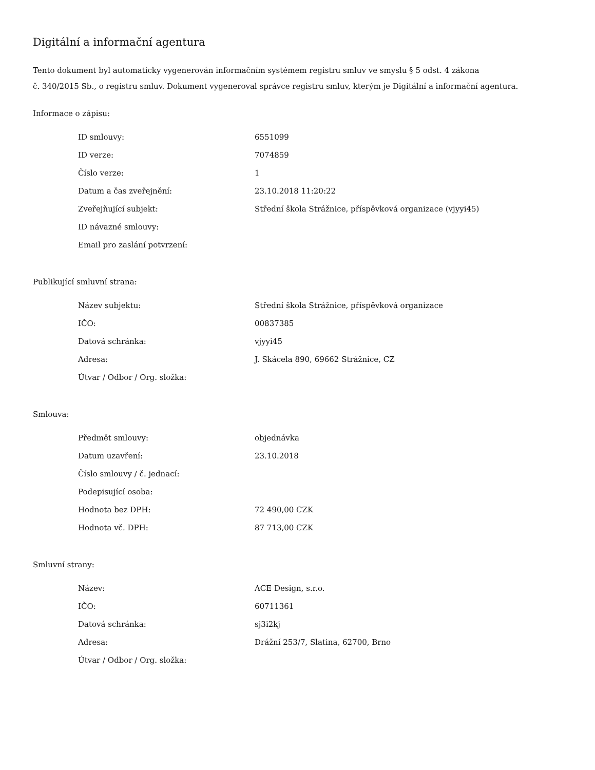Digitální a informační agentura
Tento dokument byl automaticky vygenerován informačním systémem registru smluv ve smyslu § 5 odst. 4 zákona
č. 340/2015 Sb., o registru smluv. Dokument vygeneroval správce registru smluv, kterým je Digitální a informační agentura.
Informace o zápisu:
| ID smlouvy: | 6551099 |
| ID verze: | 7074859 |
| Číslo verze: | 1 |
| Datum a čas zveřejnění: | 23.10.2018 11:20:22 |
| Zveřejňující subjekt: | Střední škola Strážnice, příspěvková organizace (vjyyi45) |
| ID návazné smlouvy: | |
| Email pro zaslání potvrzení: | |
Publikující smluvní strana:
| Název subjektu: | Střední škola Strážnice, příspěvková organizace |
| IČO: | 00837385 |
| Datová schránka: | vjyyi45 |
| Adresa: | J. Skácela 890, 69662 Strážnice, CZ |
| Útvar / Odbor / Org. složka: | |
Smlouva:
| Předmět smlouvy: | objednávka |
| Datum uzavření: | 23.10.2018 |
| Číslo smlouvy / č. jednací: | |
| Podepisující osoba: | |
| Hodnota bez DPH: | 72 490,00 CZK |
| Hodnota vč. DPH: | 87 713,00 CZK |
Smluvní strany:
| Název: | ACE Design, s.r.o. |
| IČO: | 60711361 |
| Datová schránka: | sj3i2kj |
| Adresa: | Drážní 253/7, Slatina, 62700, Brno |
| Útvar / Odbor / Org. složka: | |